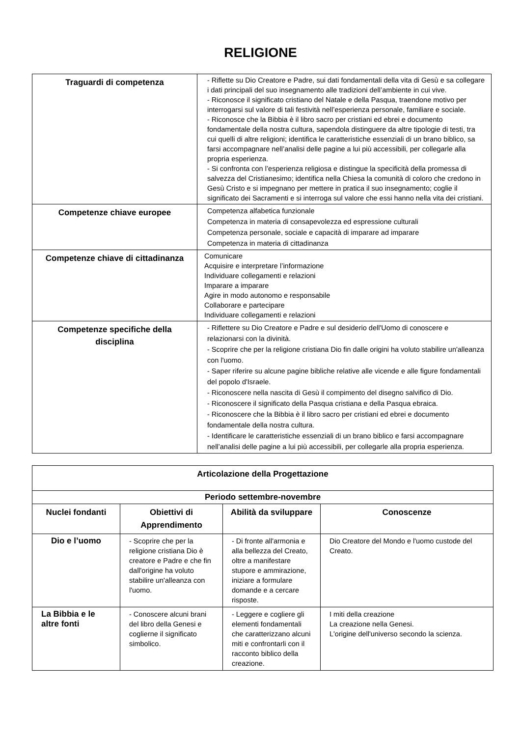RELIGIONE
| Traguardi di competenza | - Riflette su Dio Creatore e Padre, sui dati fondamentali della vita di Gesù e sa collegare i dati principali del suo insegnamento alle tradizioni dell’ambiente in cui vive. - Riconosce il significato cristiano del Natale e della Pasqua, traendone motivo per interrogarsi sul valore di tali festività nell’esperienza personale, familiare e sociale. - Riconosce che la Bibbia è il libro sacro per cristiani ed ebrei e documento fondamentale della nostra cultura, sapendola distinguere da altre tipologie di testi, tra cui quelli di altre religioni; identifica le caratteristiche essenziali di un brano biblico, sa farsi accompagnare nell’analisi delle pagine a lui più accessibili, per collegarle alla propria esperienza. - Si confronta con l’esperienza religiosa e distingue la specificità della promessa di salvezza del Cristianesimo; identifica nella Chiesa la comunità di coloro che credono in Gesù Cristo e si impegnano per mettere in pratica il suo insegnamento; coglie il significato dei Sacramenti e si interroga sul valore che essi hanno nella vita dei cristiani. |
| Competenze chiave europee | Competenza alfabetica funzionale Competenza in materia di consapevolezza ed espressione culturali Competenza personale, sociale e capacità di imparare ad imparare Competenza in materia di cittadinanza |
| Competenze chiave di cittadinanza | Comunicare Acquisire e interpretare l’informazione Individuare collegamenti e relazioni Imparare a imparare Agire in modo autonomo e responsabile Collaborare e partecipare Individuare collegamenti e relazioni |
| Competenze specifiche della disciplina | - Riflettere su Dio Creatore e Padre e sul desiderio dell'Uomo di conoscere e relazionarsi con la divinità. - Scoprire che per la religione cristiana Dio fin dalle origini ha voluto stabilire un'alleanza con l'uomo. - Saper riferire su alcune pagine bibliche relative alle vicende e alle figure fondamentali del popolo d'Israele. - Riconoscere nella nascita di Gesù il compimento del disegno salvifico di Dio. - Riconoscere il significato della Pasqua cristiana e della Pasqua ebraica. - Riconoscere che la Bibbia è il libro sacro per cristiani ed ebrei e documento fondamentale della nostra cultura. - Identificare le caratteristiche essenziali di un brano biblico e farsi accompagnare nell’analisi delle pagine a lui più accessibili, per collegarle alla propria esperienza. |
| Articolazione della Progettazione | | | |
| --- | --- | --- | --- |
| Periodo settembre-novembre | | | |
| Nuclei fondanti | Obiettivi di Apprendimento | Abilità da sviluppare | Conoscenze |
| Dio e l’uomo | - Scoprire che per la religione cristiana Dio è creatore e Padre e che fin dall'origine ha voluto stabilire un'alleanza con l'uomo. | - Di fronte all'armonia e alla bellezza del Creato, oltre a manifestare stupore e ammirazione, iniziare a formulare domande e a cercare risposte. | Dio Creatore del Mondo e l'uomo custode del Creato. |
| La Bibbia e le altre fonti | - Conoscere alcuni brani del libro della Genesi e coglierne il significato simbolico. | - Leggere e cogliere gli elementi fondamentali che caratterizzano alcuni miti e confrontarli con il racconto biblico della creazione. | I miti della creazione La creazione nella Genesi. L'origine dell'universo secondo la scienza. |